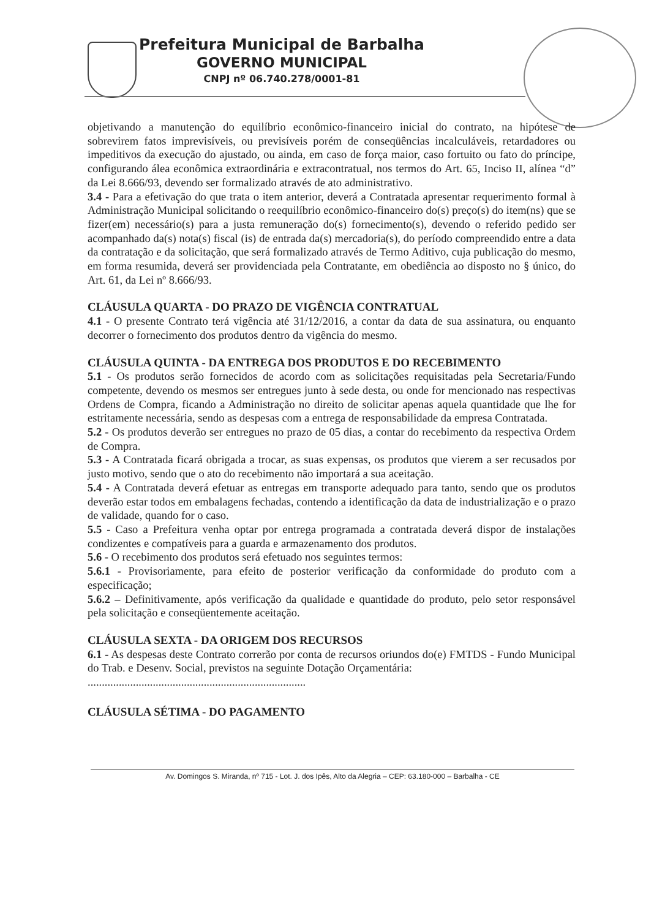Prefeitura Municipal de Barbalha
GOVERNO MUNICIPAL
CNPJ nº 06.740.278/0001-81
objetivando a manutenção do equilíbrio econômico-financeiro inicial do contrato, na hipótese de sobrevirem fatos imprevisíveis, ou previsíveis porém de conseqüências incalculáveis, retardadores ou impeditivos da execução do ajustado, ou ainda, em caso de força maior, caso fortuito ou fato do príncipe, configurando álea econômica extraordinária e extracontratual, nos termos do Art. 65, Inciso II, alínea “d” da Lei 8.666/93, devendo ser formalizado através de ato administrativo.
3.4 - Para a efetivação do que trata o item anterior, deverá a Contratada apresentar requerimento formal à Administração Municipal solicitando o reequilíbrio econômico-financeiro do(s) preço(s) do item(ns) que se fizer(em) necessário(s) para a justa remuneração do(s) fornecimento(s), devendo o referido pedido ser acompanhado da(s) nota(s) fiscal (is) de entrada da(s) mercadoria(s), do período compreendido entre a data da contratação e da solicitação, que será formalizado através de Termo Aditivo, cuja publicação do mesmo, em forma resumida, deverá ser providenciada pela Contratante, em obediência ao disposto no § único, do Art. 61, da Lei nº 8.666/93.
CLÁUSULA QUARTA - DO PRAZO DE VIGÊNCIA CONTRATUAL
4.1 - O presente Contrato terá vigência até 31/12/2016, a contar da data de sua assinatura, ou enquanto decorrer o fornecimento dos produtos dentro da vigência do mesmo.
CLÁUSULA QUINTA - DA ENTREGA DOS PRODUTOS E DO RECEBIMENTO
5.1 - Os produtos serão fornecidos de acordo com as solicitações requisitadas pela Secretaria/Fundo competente, devendo os mesmos ser entregues junto à sede desta, ou onde for mencionado nas respectivas Ordens de Compra, ficando a Administração no direito de solicitar apenas aquela quantidade que lhe for estritamente necessária, sendo as despesas com a entrega de responsabilidade da empresa Contratada.
5.2 - Os produtos deverão ser entregues no prazo de 05 dias, a contar do recebimento da respectiva Ordem de Compra.
5.3 - A Contratada ficará obrigada a trocar, as suas expensas, os produtos que vierem a ser recusados por justo motivo, sendo que o ato do recebimento não importará a sua aceitação.
5.4 - A Contratada deverá efetuar as entregas em transporte adequado para tanto, sendo que os produtos deverão estar todos em embalagens fechadas, contendo a identificação da data de industrialização e o prazo de validade, quando for o caso.
5.5 - Caso a Prefeitura venha optar por entrega programada a contratada deverá dispor de instalações condizentes e compatíveis para a guarda e armazenamento dos produtos.
5.6 - O recebimento dos produtos será efetuado nos seguintes termos:
5.6.1 - Provisoriamente, para efeito de posterior verificação da conformidade do produto com a especificação;
5.6.2 – Definitivamente, após verificação da qualidade e quantidade do produto, pelo setor responsável pela solicitação e conseqüentemente aceitação.
CLÁUSULA SEXTA - DA ORIGEM DOS RECURSOS
6.1 - As despesas deste Contrato correrão por conta de recursos oriundos do(e) FMTDS - Fundo Municipal do Trab. e Desenv. Social, previstos na seguinte Dotação Orçamentária:
.............................................................................
CLÁUSULA SÉTIMA - DO PAGAMENTO
Av. Domingos S. Miranda, nº 715 - Lot. J. dos Ipês, Alto da Alegria – CEP: 63.180-000 – Barbalha - CE